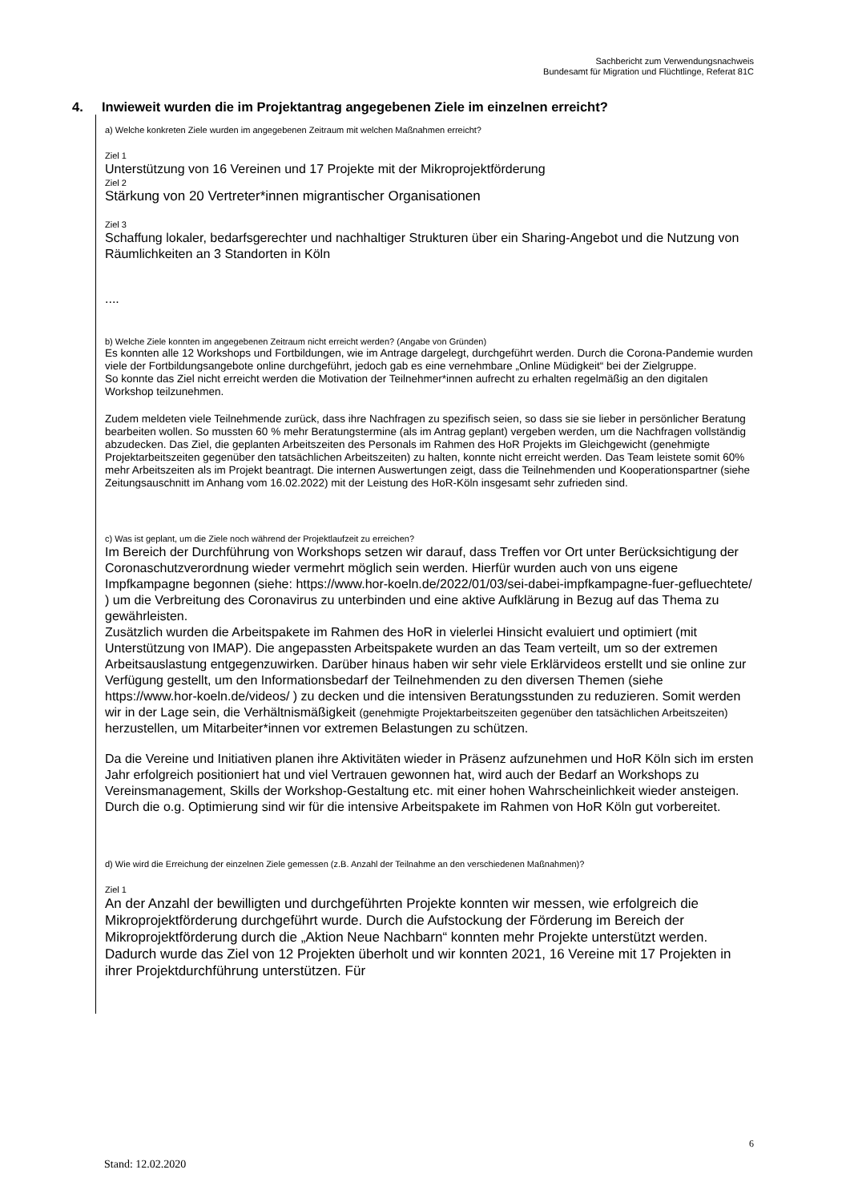Sachbericht zum Verwendungsnachweis
Bundesamt für Migration und Flüchtlinge, Referat 81C
4. Inwieweit wurden die im Projektantrag angegebenen Ziele im einzelnen erreicht?
a) Welche konkreten Ziele wurden im angegebenen Zeitraum mit welchen Maßnahmen erreicht?
Ziel 1
Unterstützung von 16 Vereinen und 17 Projekte mit der Mikroprojektförderung
Ziel 2
Stärkung von 20 Vertreter*innen migrantischer Organisationen
Ziel 3
Schaffung lokaler, bedarfsgerechter und nachhaltiger Strukturen über ein Sharing-Angebot und die Nutzung von Räumlichkeiten an 3 Standorten in Köln
....
b) Welche Ziele konnten im angegebenen Zeitraum nicht erreicht werden? (Angabe von Gründen)
Es konnten alle 12 Workshops und Fortbildungen, wie im Antrage dargelegt, durchgeführt werden. Durch die Corona-Pandemie wurden viele der Fortbildungsangebote online durchgeführt, jedoch gab es eine vernehmbare „Online Müdigkeit“ bei der Zielgruppe.
So konnte das Ziel nicht erreicht werden die Motivation der Teilnehmer*innen aufrecht zu erhalten regelmäßig an den digitalen Workshop teilzunehmen.
Zudem meldeten viele Teilnehmende zurück, dass ihre Nachfragen zu spezifisch seien, so dass sie sie lieber in persönlicher Beratung bearbeiten wollen. So mussten 60 % mehr Beratungstermine (als im Antrag geplant) vergeben werden, um die Nachfragen vollständig abzudecken. Das Ziel, die geplanten Arbeitszeiten des Personals im Rahmen des HoR Projekts im Gleichgewicht (genehmigte Projektarbeitszeiten gegenüber den tatsächlichen Arbeitszeiten) zu halten, konnte nicht erreicht werden. Das Team leistete somit 60% mehr Arbeitszeiten als im Projekt beantragt. Die internen Auswertungen zeigt, dass die Teilnehmenden und Kooperationspartner (siehe Zeitungsauschnitt im Anhang vom 16.02.2022) mit der Leistung des HoR-Köln insgesamt sehr zufrieden sind.
c) Was ist geplant, um die Ziele noch während der Projektlaufzeit zu erreichen?
Im Bereich der Durchführung von Workshops setzen wir darauf, dass Treffen vor Ort unter Berücksichtigung der Coronaschutzverordnung wieder vermehrt möglich sein werden. Hierfür wurden auch von uns eigene Impfkampagne begonnen (siehe: https://www.hor-koeln.de/2022/01/03/sei-dabei-impfkampagne-fuer-gefluechtete/ ) um die Verbreitung des Coronavirus zu unterbinden und eine aktive Aufklärung in Bezug auf das Thema zu gewährleisten.
Zusätzlich wurden die Arbeitspakete im Rahmen des HoR in vielerlei Hinsicht evaluiert und optimiert (mit Unterstützung von IMAP). Die angepassten Arbeitspakete wurden an das Team verteilt, um so der extremen Arbeitsauslastung entgegenzuwirken. Darüber hinaus haben wir sehr viele Erklärvideos erstellt und sie online zur Verfügung gestellt, um den Informationsbedarf der Teilnehmenden zu den diversen Themen (siehe https://www.hor-koeln.de/videos/ ) zu decken und die intensiven Beratungsstunden zu reduzieren. Somit werden wir in der Lage sein, die Verhältnismäßigkeit (genehmigte Projektarbeitszeiten gegenüber den tatsächlichen Arbeitszeiten) herzustellen, um Mitarbeiter*innen vor extremen Belastungen zu schützen.
Da die Vereine und Initiativen planen ihre Aktivitäten wieder in Präsenz aufzunehmen und HoR Köln sich im ersten Jahr erfolgreich positioniert hat und viel Vertrauen gewonnen hat, wird auch der Bedarf an Workshops zu Vereinsmanagement, Skills der Workshop-Gestaltung etc. mit einer hohen Wahrscheinlichkeit wieder ansteigen. Durch die o.g. Optimierung sind wir für die intensive Arbeitspakete im Rahmen von HoR Köln gut vorbereitet.
d) Wie wird die Erreichung der einzelnen Ziele gemessen (z.B. Anzahl der Teilnahme an den verschiedenen Maßnahmen)?
Ziel 1
An der Anzahl der bewilligten und durchgeführten Projekte konnten wir messen, wie erfolgreich die Mikroprojektförderung durchgeführt wurde. Durch die Aufstockung der Förderung im Bereich der Mikroprojektförderung durch die „Aktion Neue Nachbarn“ konnten mehr Projekte unterstützt werden. Dadurch wurde das Ziel von 12 Projekten überholt und wir konnten 2021, 16 Vereine mit 17 Projekten in ihrer Projektdurchführung unterstützen. Für
6
Stand: 12.02.2020